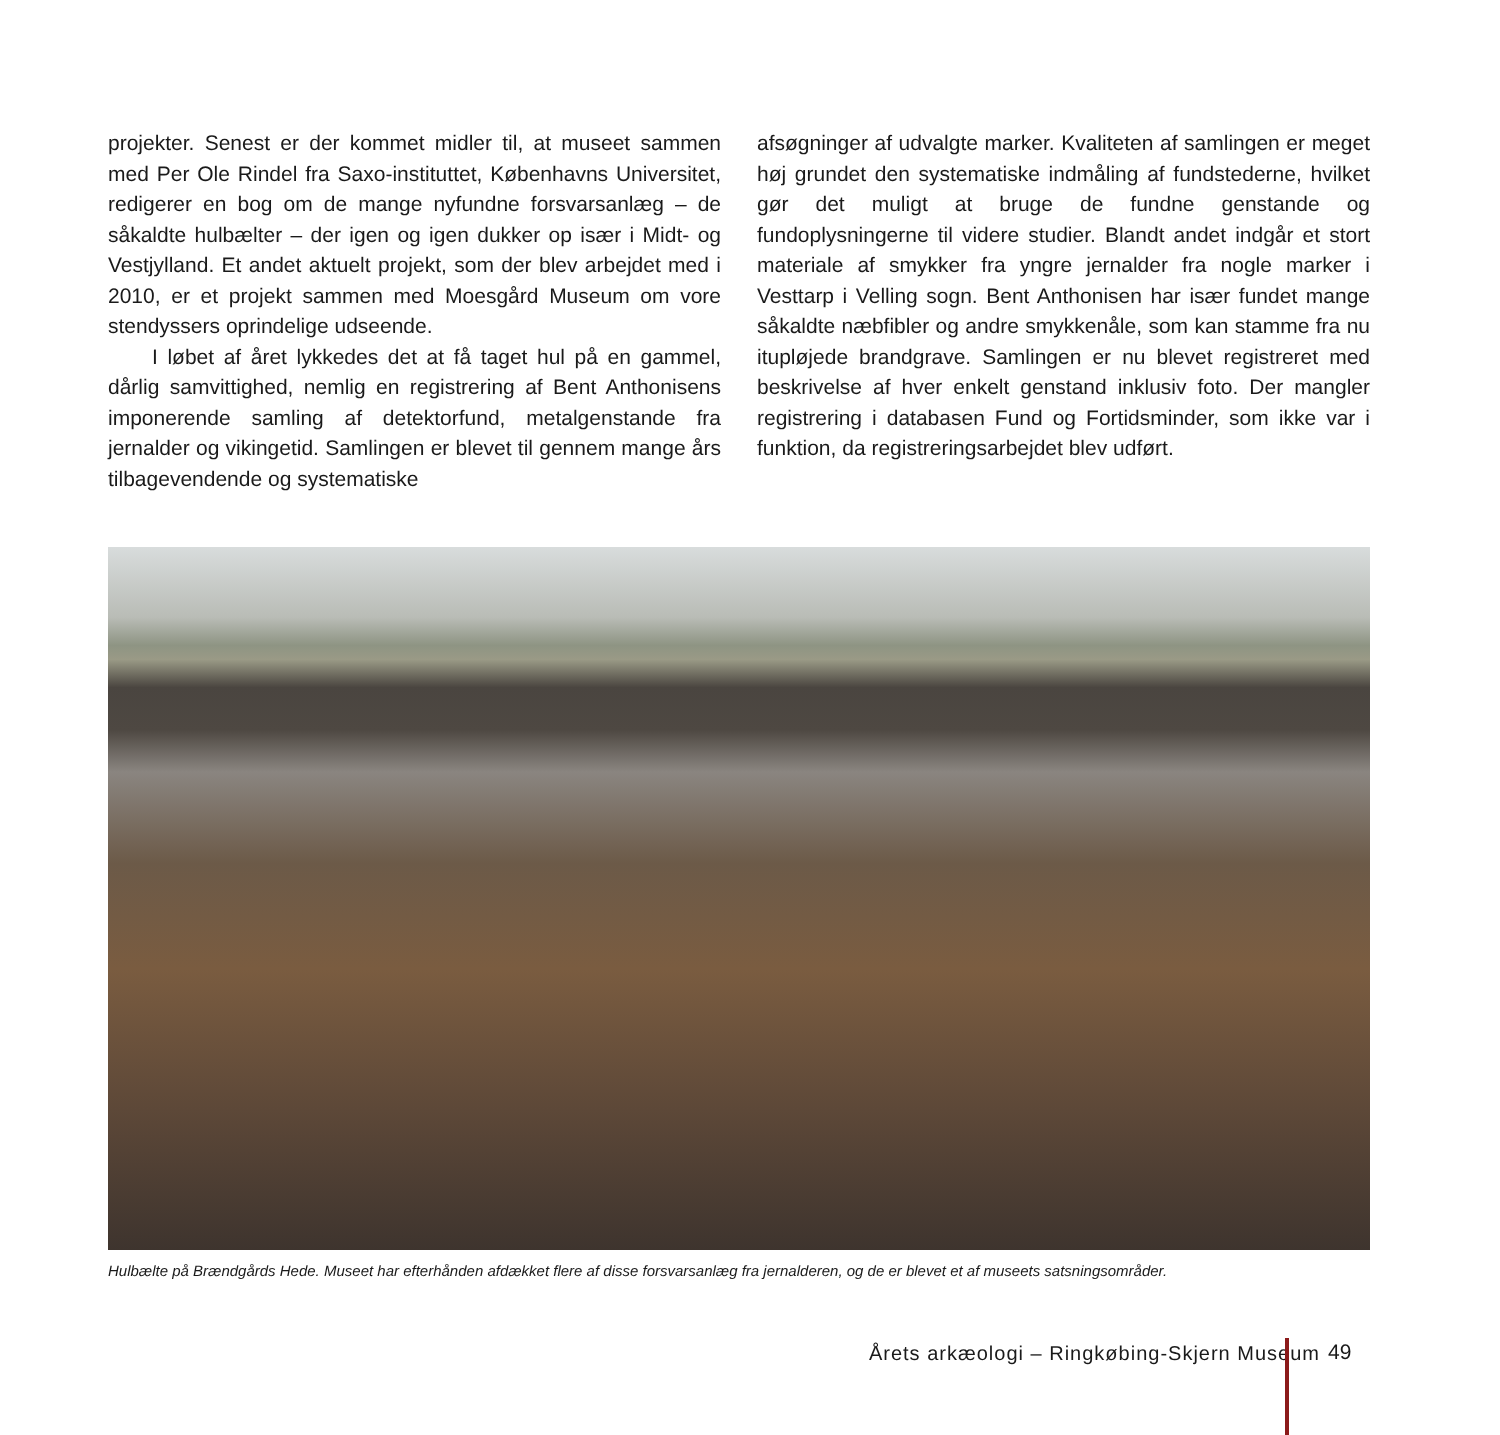projekter. Senest er der kommet midler til, at museet sammen med Per Ole Rindel fra Saxo-instituttet, Københavns Universitet, redigerer en bog om de mange nyfundne forsvarsanlæg – de såkaldte hulbælter – der igen og igen dukker op især i Midt- og Vestjylland. Et andet aktuelt projekt, som der blev arbejdet med i 2010, er et projekt sammen med Moesgård Museum om vore stendyssers oprindelige udseende.
I løbet af året lykkedes det at få taget hul på en gammel, dårlig samvittighed, nemlig en registrering af Bent Anthonisens imponerende samling af detektorfund, metalgenstande fra jernalder og vikingetid. Samlingen er blevet til gennem mange års tilbagevendende og systematiske
afsøgninger af udvalgte marker. Kvaliteten af samlingen er meget høj grundet den systematiske indmåling af fundstederne, hvilket gør det muligt at bruge de fundne genstande og fundoplysningerne til videre studier. Blandt andet indgår et stort materiale af smykker fra yngre jernalder fra nogle marker i Vesttarp i Velling sogn. Bent Anthonisen har især fundet mange såkaldte næbfibler og andre smykkenåle, som kan stamme fra nu itupløjede brandgrave. Samlingen er nu blevet registreret med beskrivelse af hver enkelt genstand inklusiv foto. Der mangler registrering i databasen Fund og Fortidsminder, som ikke var i funktion, da registreringsarbejdet blev udført.
Hulbælte på Brændgårds Hede. Museet har efterhånden afdækket flere af disse forsvarsanlæg fra jernalderen, og de er blevet et af museets satsningsområder.
Årets arkæologi – Ringkøbing-Skjern Museum
49